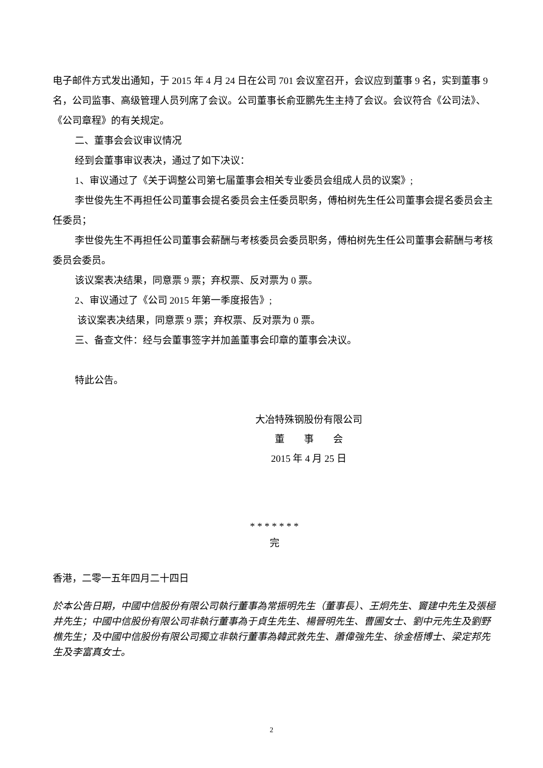电子邮件方式发出通知，于 2015 年 4 月 24 日在公司 701 会议室召开，会议应到董事 9 名，实到董事 9 名，公司监事、高级管理人员列席了会议。公司董事长俞亚鹏先生主持了会议。会议符合《公司法》、《公司章程》的有关规定。
二、董事会会议审议情况
经到会董事审议表决，通过了如下决议：
1、审议通过了《关于调整公司第七届董事会相关专业委员会组成人员的议案》;
李世俊先生不再担任公司董事会提名委员会主任委员职务，傅柏树先生任公司董事会提名委员会主任委员；
李世俊先生不再担任公司董事会薪酬与考核委员会委员职务，傅柏树先生任公司董事会薪酬与考核委员会委员。
该议案表决结果，同意票 9 票；弃权票、反对票为 0 票。
2、审议通过了《公司 2015 年第一季度报告》;
该议案表决结果，同意票 9 票；弃权票、反对票为 0 票。
三、备查文件：经与会董事签字并加盖董事会印章的董事会决议。
特此公告。
大冶特殊钢股份有限公司
董　　事　　会
2015 年 4 月 25 日
* * * * * * *
完
香港，二零一五年四月二十四日
於本公告日期，中國中信股份有限公司執行董事為常振明先生（董事長）、王炯先生、竇建中先生及張極井先生；中國中信股份有限公司非執行董事為于貞生先生、楊晉明先生、曹圃女士、劉中元先生及劉野樵先生；及中國中信股份有限公司獨立非執行董事為韓武敦先生、蕭偉強先生、徐金梧博士、梁定邦先生及李富真女士。
2